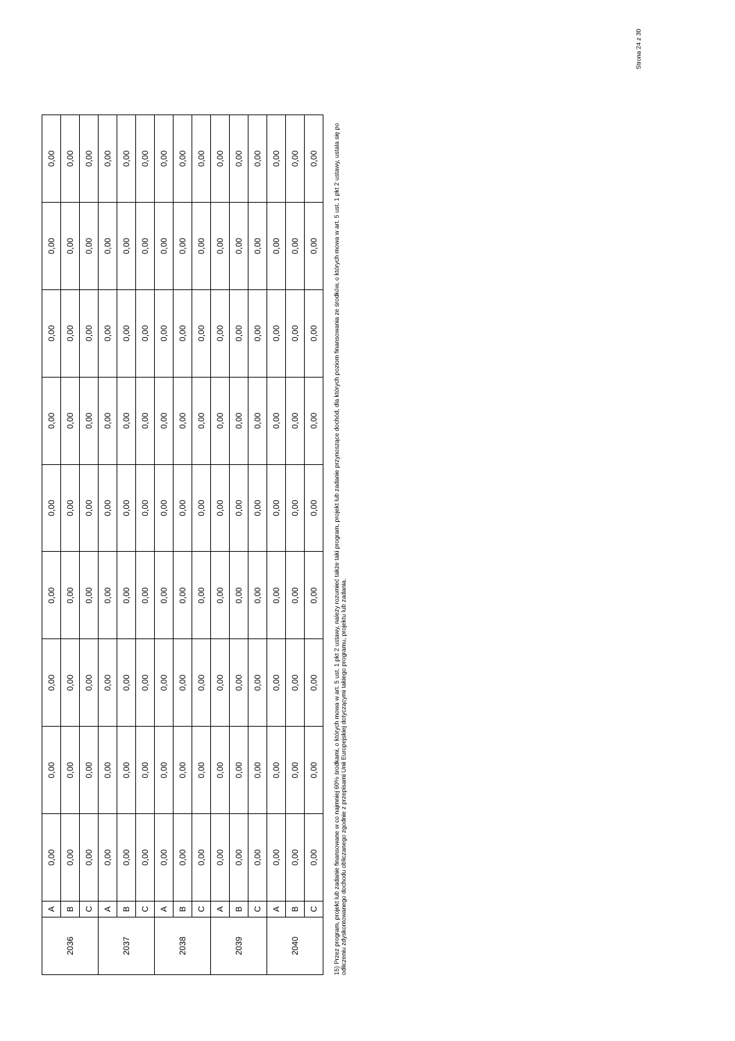Strona 24 z 30
| 2036 | A | 0,00 | 0,00 | 0,00 | 0,00 | 0,00 | 0,00 | 0,00 | 0,00 | 0,00 |
| | B | 0,00 | 0,00 | 0,00 | 0,00 | 0,00 | 0,00 | 0,00 | 0,00 | 0,00 |
| | C | 0,00 | 0,00 | 0,00 | 0,00 | 0,00 | 0,00 | 0,00 | 0,00 | 0,00 |
| 2037 | A | 0,00 | 0,00 | 0,00 | 0,00 | 0,00 | 0,00 | 0,00 | 0,00 | 0,00 |
| | B | 0,00 | 0,00 | 0,00 | 0,00 | 0,00 | 0,00 | 0,00 | 0,00 | 0,00 |
| | C | 0,00 | 0,00 | 0,00 | 0,00 | 0,00 | 0,00 | 0,00 | 0,00 | 0,00 |
| 2038 | A | 0,00 | 0,00 | 0,00 | 0,00 | 0,00 | 0,00 | 0,00 | 0,00 | 0,00 |
| | B | 0,00 | 0,00 | 0,00 | 0,00 | 0,00 | 0,00 | 0,00 | 0,00 | 0,00 |
| | C | 0,00 | 0,00 | 0,00 | 0,00 | 0,00 | 0,00 | 0,00 | 0,00 | 0,00 |
| 2039 | A | 0,00 | 0,00 | 0,00 | 0,00 | 0,00 | 0,00 | 0,00 | 0,00 | 0,00 |
| | B | 0,00 | 0,00 | 0,00 | 0,00 | 0,00 | 0,00 | 0,00 | 0,00 | 0,00 |
| | C | 0,00 | 0,00 | 0,00 | 0,00 | 0,00 | 0,00 | 0,00 | 0,00 | 0,00 |
| 2040 | A | 0,00 | 0,00 | 0,00 | 0,00 | 0,00 | 0,00 | 0,00 | 0,00 | 0,00 |
| | B | 0,00 | 0,00 | 0,00 | 0,00 | 0,00 | 0,00 | 0,00 | 0,00 | 0,00 |
| | C | 0,00 | 0,00 | 0,00 | 0,00 | 0,00 | 0,00 | 0,00 | 0,00 | 0,00 |
15) Przez program, projekt lub zadanie finansowane w co najmniej 60% środkami, o których mowa w art. 5 ust. 1 pkt 2 ustawy, należy rozumieć także taki program, projekt lub zadanie przynoszące dochód, dla których poziom finansowania ze środków, o których mowa w art. 5 ust. 1 pkt 2 ustawy, ustala się po odliczeniu zdyskontowanego dochodu obliczanego zgodnie z przepisami Unii Europejskiej dotyczącymi takiego programu, projektu lub zadania.